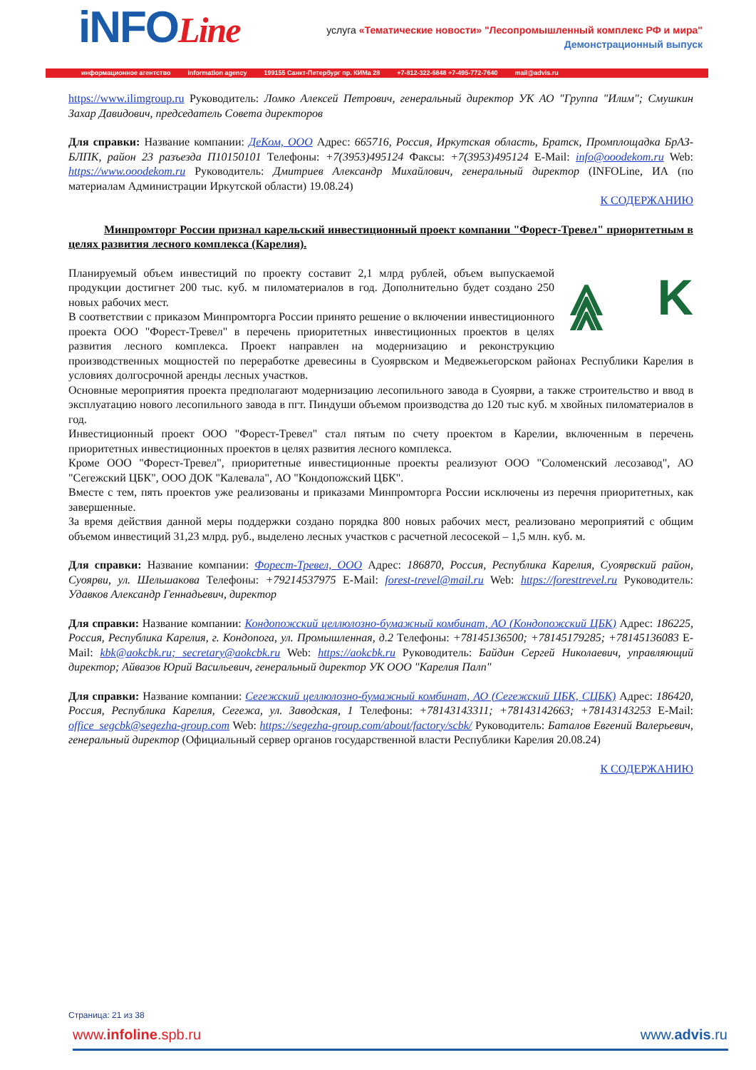iNFOLine
услуга «Тематические новости» "Лесопромышленный комплекс РФ и мира"
Демонстрационный выпуск
информационное агентство information agency 199155 Санкт-Петербург пр. КИМа 28 +7-812-322-6848 +7-495-772-7640 mail@advis.ru
https://www.ilimgroup.ru Руководитель: Ломко Алексей Петрович, генеральный директор УК АО "Группа "Илим"; Смушкин Захар Давидович, председатель Совета директоров
Для справки: Название компании: ДеКом, ООО Адрес: 665716, Россия, Иркутская область, Братск, Промплощадка БрАЗ-БЛПК, район 23 разъезда П10150101 Телефоны: +7(3953)495124 Факсы: +7(3953)495124 E-Mail: info@ooodekom.ru Web: https://www.ooodekom.ru Руководитель: Дмитриев Александр Михайлович, генеральный директор (INFOLine, ИА (по материалам Администрации Иркутской области) 19.08.24)
К СОДЕРЖАНИЮ
Минпромторг России признал карельский инвестиционный проект компании "Форест-Тревел" приоритетным в целях развития лесного комплекса (Карелия).
⩓ K ⩓
Планируемый объем инвестиций по проекту составит 2,1 млрд рублей, объем выпускаемой продукции достигнет 200 тыс. куб. м пиломатериалов в год. Дополнительно будет создано 250 новых рабочих мест.
В соответствии с приказом Минпромторга России принято решение о включении инвестиционного проекта ООО "Форест-Тревел" в перечень приоритетных инвестиционных проектов в целях развития лесного комплекса. Проект направлен на модернизацию и реконструкцию производственных мощностей по переработке древесины в Суоярвском и Медвежьегорском районах Республики Карелия в условиях долгосрочной аренды лесных участков.
Основные мероприятия проекта предполагают модернизацию лесопильного завода в Суоярви, а также строительство и ввод в эксплуатацию нового лесопильного завода в пгт. Пиндуши объемом производства до 120 тыс куб. м хвойных пиломатериалов в год.
Инвестиционный проект ООО "Форест-Тревел" стал пятым по счету проектом в Карелии, включенным в перечень приоритетных инвестиционных проектов в целях развития лесного комплекса.
Кроме ООО "Форест-Тревел", приоритетные инвестиционные проекты реализуют ООО "Соломенский лесозавод", АО "Сегежский ЦБК", ООО ДОК "Калевала", АО "Кондопожский ЦБК".
Вместе с тем, пять проектов уже реализованы и приказами Минпромторга России исключены из перечня приоритетных, как завершенные.
За время действия данной меры поддержки создано порядка 800 новых рабочих мест, реализовано мероприятий с общим объемом инвестиций 31,23 млрд. руб., выделено лесных участков с расчетной лесосекой – 1,5 млн. куб. м.
Для справки: Название компании: Форест-Тревел, ООО Адрес: 186870, Россия, Республика Карелия, Суоярвский район, Суоярви, ул. Шельшакова Телефоны: +79214537975 E-Mail: forest-trevel@mail.ru Web: https://foresttrevel.ru Руководитель: Удавков Александр Геннадьевич, директор
Для справки: Название компании: Кондопожский целлюлозно-бумажный комбинат, АО (Кондопожский ЦБК) Адрес: 186225, Россия, Республика Карелия, г. Кондопога, ул. Промышленная, д.2 Телефоны: +78145136500; +78145179285; +78145136083 E-Mail: kbk@aokcbk.ru; secretary@aokcbk.ru Web: https://aokcbk.ru Руководитель: Байдин Сергей Николаевич, управляющий директор; Айвазов Юрий Васильевич, генеральный директор УК ООО "Карелия Палп"
Для справки: Название компании: Сегежский целлюлозно-бумажный комбинат, АО (Сегежский ЦБК, СЦБК) Адрес: 186420, Россия, Республика Карелия, Сегежа, ул. Заводская, 1 Телефоны: +78143143311; +78143142663; +78143143253 E-Mail: office_segcbk@segezha-group.com Web: https://segezha-group.com/about/factory/scbk/ Руководитель: Баталов Евгений Валерьевич, генеральный директор (Официальный сервер органов государственной власти Республики Карелия 20.08.24)
К СОДЕРЖАНИЮ
Страница: 21 из 38
www.infoline.spb.ru www.advis.ru